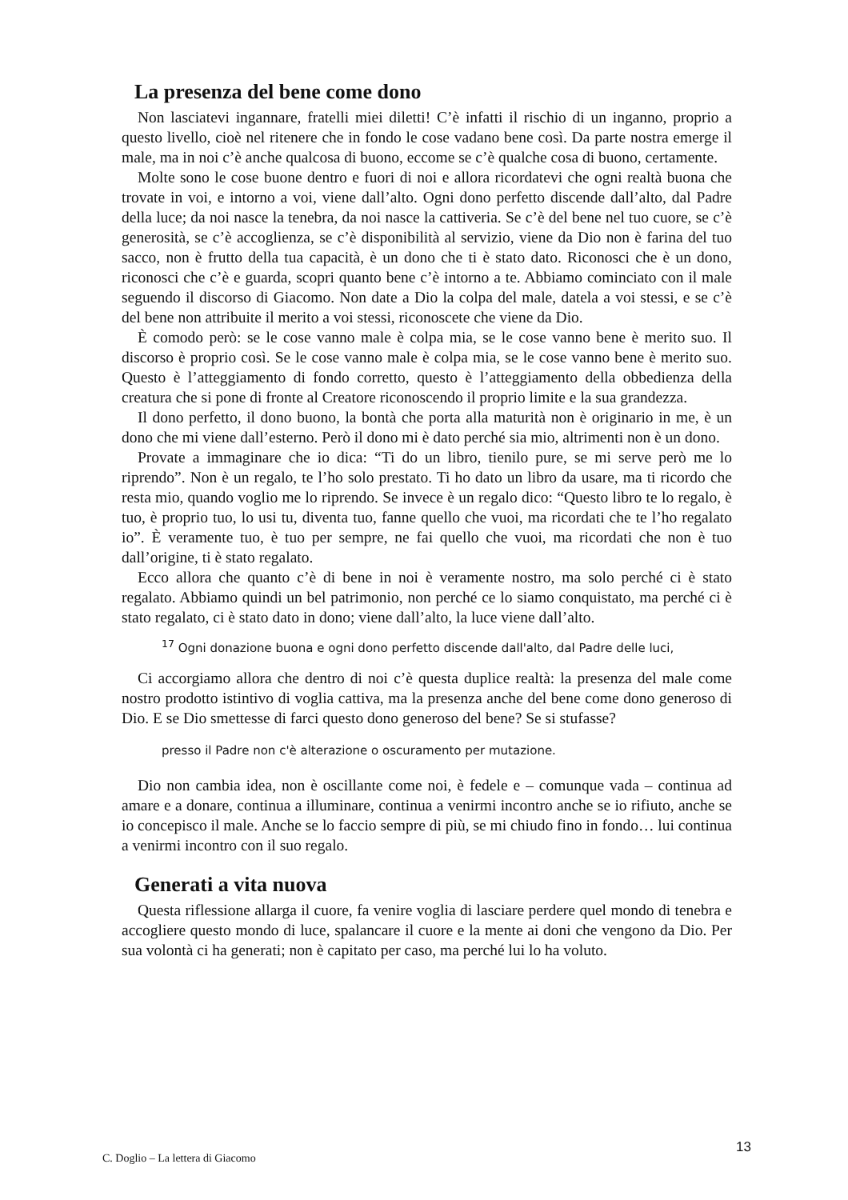La presenza del bene come dono
Non lasciatevi ingannare, fratelli miei diletti! C’è infatti il rischio di un inganno, proprio a questo livello, cioè nel ritenere che in fondo le cose vadano bene così. Da parte nostra emerge il male, ma in noi c’è anche qualcosa di buono, eccome se c’è qualche cosa di buono, certamente.
Molte sono le cose buone dentro e fuori di noi e allora ricordatevi che ogni realtà buona che trovate in voi, e intorno a voi, viene dall’alto. Ogni dono perfetto discende dall’alto, dal Padre della luce; da noi nasce la tenebra, da noi nasce la cattiveria. Se c’è del bene nel tuo cuore, se c’è generosità, se c’è accoglienza, se c’è disponibilità al servizio, viene da Dio non è farina del tuo sacco, non è frutto della tua capacità, è un dono che ti è stato dato. Riconosci che è un dono, riconosci che c’è e guarda, scopri quanto bene c’è intorno a te. Abbiamo cominciato con il male seguendo il discorso di Giacomo. Non date a Dio la colpa del male, datela a voi stessi, e se c’è del bene non attribuite il merito a voi stessi, riconoscete che viene da Dio.
È comodo però: se le cose vanno male è colpa mia, se le cose vanno bene è merito suo. Il discorso è proprio così. Se le cose vanno male è colpa mia, se le cose vanno bene è merito suo. Questo è l’atteggiamento di fondo corretto, questo è l’atteggiamento della obbedienza della creatura che si pone di fronte al Creatore riconoscendo il proprio limite e la sua grandezza.
Il dono perfetto, il dono buono, la bontà che porta alla maturità non è originario in me, è un dono che mi viene dall’esterno. Però il dono mi è dato perché sia mio, altrimenti non è un dono.
Provate a immaginare che io dica: “Ti do un libro, tienilo pure, se mi serve però me lo riprendo”. Non è un regalo, te l’ho solo prestato. Ti ho dato un libro da usare, ma ti ricordo che resta mio, quando voglio me lo riprendo. Se invece è un regalo dico: “Questo libro te lo regalo, è tuo, è proprio tuo, lo usi tu, diventa tuo, fanne quello che vuoi, ma ricordati che te l’ho regalato io”. È veramente tuo, è tuo per sempre, ne fai quello che vuoi, ma ricordati che non è tuo dall’origine, ti è stato regalato.
Ecco allora che quanto c’è di bene in noi è veramente nostro, ma solo perché ci è stato regalato. Abbiamo quindi un bel patrimonio, non perché ce lo siamo conquistato, ma perché ci è stato regalato, ci è stato dato in dono; viene dall’alto, la luce viene dall’alto.
<sup>17</sup> Ogni donazione buona e ogni dono perfetto discende dall'alto, dal Padre delle luci,
Ci accorgiamo allora che dentro di noi c’è questa duplice realtà: la presenza del male come nostro prodotto istintivo di voglia cattiva, ma la presenza anche del bene come dono generoso di Dio. E se Dio smettesse di farci questo dono generoso del bene? Se si stufasse?
presso il Padre non c'è alterazione o oscuramento per mutazione.
Dio non cambia idea, non è oscillante come noi, è fedele e – comunque vada – continua ad amare e a donare, continua a illuminare, continua a venirmi incontro anche se io rifiuto, anche se io concepisco il male. Anche se lo faccio sempre di più, se mi chiudo fino in fondo… lui continua a venirmi incontro con il suo regalo.
Generati a vita nuova
Questa riflessione allarga il cuore, fa venire voglia di lasciare perdere quel mondo di tenebra e accogliere questo mondo di luce, spalancare il cuore e la mente ai doni che vengono da Dio. Per sua volontà ci ha generati; non è capitato per caso, ma perché lui lo ha voluto.
13
C. Doglio – La lettera di Giacomo